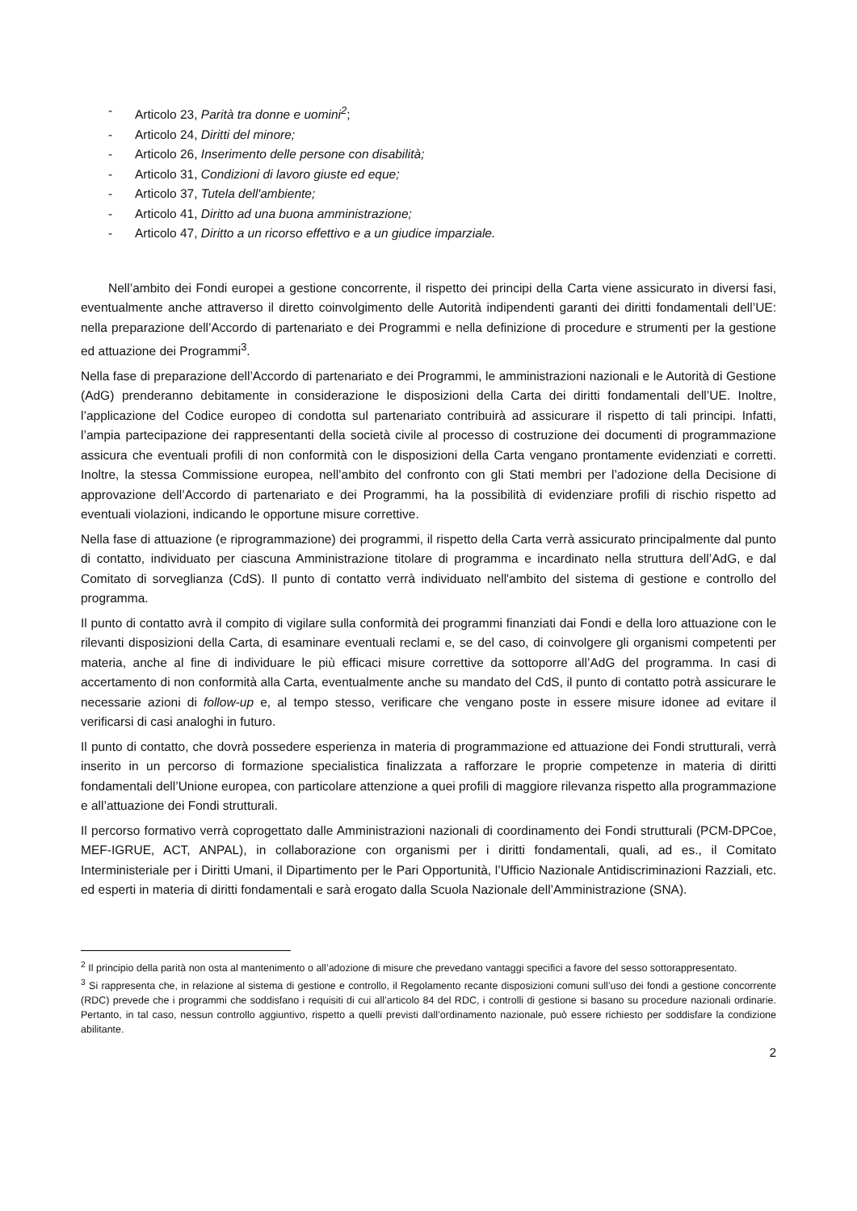- Articolo 23, Parità tra donne e uomini<sup>2</sup>;
- Articolo 24, Diritti del minore;
- Articolo 26, Inserimento delle persone con disabilità;
- Articolo 31, Condizioni di lavoro giuste ed eque;
- Articolo 37, Tutela dell'ambiente;
- Articolo 41, Diritto ad una buona amministrazione;
- Articolo 47, Diritto a un ricorso effettivo e a un giudice imparziale.
Nell’ambito dei Fondi europei a gestione concorrente, il rispetto dei principi della Carta viene assicurato in diversi fasi, eventualmente anche attraverso il diretto coinvolgimento delle Autorità indipendenti garanti dei diritti fondamentali dell’UE: nella preparazione dell’Accordo di partenariato e dei Programmi e nella definizione di procedure e strumenti per la gestione ed attuazione dei Programmi<sup>3</sup>.
Nella fase di preparazione dell’Accordo di partenariato e dei Programmi, le amministrazioni nazionali e le Autorità di Gestione (AdG) prenderanno debitamente in considerazione le disposizioni della Carta dei diritti fondamentali dell’UE. Inoltre, l’applicazione del Codice europeo di condotta sul partenariato contribuirà ad assicurare il rispetto di tali principi. Infatti, l’ampia partecipazione dei rappresentanti della società civile al processo di costruzione dei documenti di programmazione assicura che eventuali profili di non conformità con le disposizioni della Carta vengano prontamente evidenziati e corretti. Inoltre, la stessa Commissione europea, nell’ambito del confronto con gli Stati membri per l’adozione della Decisione di approvazione dell’Accordo di partenariato e dei Programmi, ha la possibilità di evidenziare profili di rischio rispetto ad eventuali violazioni, indicando le opportune misure correttive.
Nella fase di attuazione (e riprogrammazione) dei programmi, il rispetto della Carta verrà assicurato principalmente dal punto di contatto, individuato per ciascuna Amministrazione titolare di programma e incardinato nella struttura dell’AdG, e dal Comitato di sorveglianza (CdS). Il punto di contatto verrà individuato nell'ambito del sistema di gestione e controllo del programma.
Il punto di contatto avrà il compito di vigilare sulla conformità dei programmi finanziati dai Fondi e della loro attuazione con le rilevanti disposizioni della Carta, di esaminare eventuali reclami e, se del caso, di coinvolgere gli organismi competenti per materia, anche al fine di individuare le più efficaci misure correttive da sottoporre all’AdG del programma. In casi di accertamento di non conformità alla Carta, eventualmente anche su mandato del CdS, il punto di contatto potrà assicurare le necessarie azioni di follow-up e, al tempo stesso, verificare che vengano poste in essere misure idonee ad evitare il verificarsi di casi analoghi in futuro.
Il punto di contatto, che dovrà possedere esperienza in materia di programmazione ed attuazione dei Fondi strutturali, verrà inserito in un percorso di formazione specialistica finalizzata a rafforzare le proprie competenze in materia di diritti fondamentali dell’Unione europea, con particolare attenzione a quei profili di maggiore rilevanza rispetto alla programmazione e all’attuazione dei Fondi strutturali.
Il percorso formativo verrà coprogettato dalle Amministrazioni nazionali di coordinamento dei Fondi strutturali (PCM-DPCoe, MEF-IGRUE, ACT, ANPAL), in collaborazione con organismi per i diritti fondamentali, quali, ad es., il Comitato Interministeriale per i Diritti Umani, il Dipartimento per le Pari Opportunità, l’Ufficio Nazionale Antidiscriminazioni Razziali, etc. ed esperti in materia di diritti fondamentali e sarà erogato dalla Scuola Nazionale dell’Amministrazione (SNA).
<sup>2</sup> Il principio della parità non osta al mantenimento o all’adozione di misure che prevedano vantaggi specifici a favore del sesso sottorappresentato.
<sup>3</sup> Si rappresenta che, in relazione al sistema di gestione e controllo, il Regolamento recante disposizioni comuni sull’uso dei fondi a gestione concorrente (RDC) prevede che i programmi che soddisfano i requisiti di cui all’articolo 84 del RDC, i controlli di gestione si basano su procedure nazionali ordinarie. Pertanto, in tal caso, nessun controllo aggiuntivo, rispetto a quelli previsti dall’ordinamento nazionale, può essere richiesto per soddisfare la condizione abilitante.
2